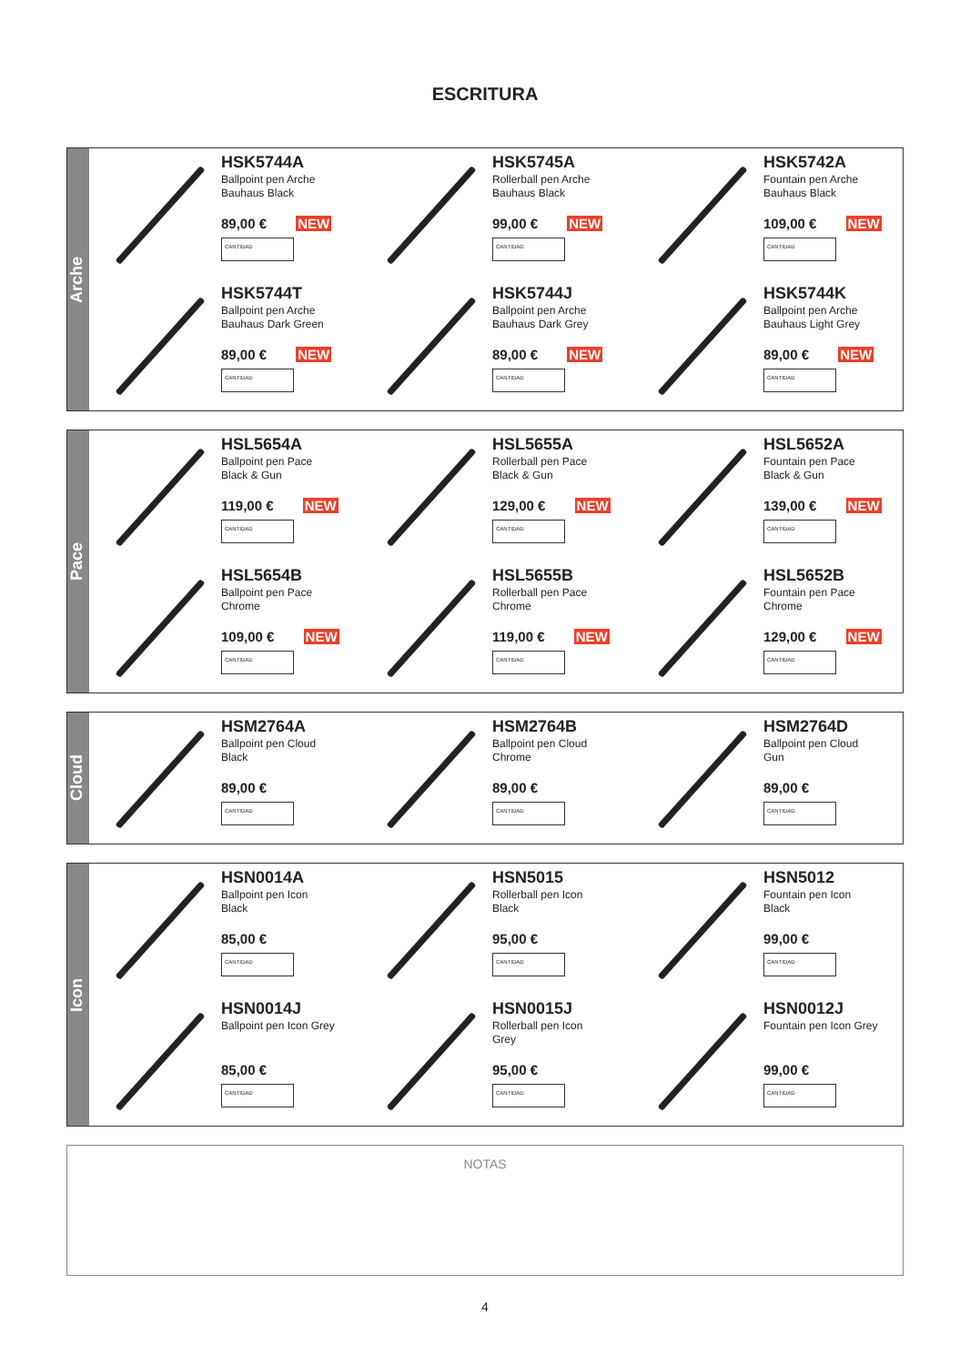ESCRITURA
Arche
HSK5744A
Ballpoint pen Arche
Bauhaus Black
89,00 € NEW
CANTIDAD
HSK5745A
Rollerball pen Arche
Bauhaus Black
99,00 € NEW
CANTIDAD
HSK5742A
Fountain pen Arche
Bauhaus Black
109,00 € NEW
CANTIDAD
HSK5744T
Ballpoint pen Arche
Bauhaus Dark Green
89,00 € NEW
CANTIDAD
HSK5744J
Ballpoint pen Arche
Bauhaus Dark Grey
89,00 € NEW
CANTIDAD
HSK5744K
Ballpoint pen Arche
Bauhaus Light Grey
89,00 € NEW
CANTIDAD
Pace
HSL5654A
Ballpoint pen Pace
Black & Gun
119,00 € NEW
CANTIDAD
HSL5655A
Rollerball pen Pace
Black & Gun
129,00 € NEW
CANTIDAD
HSL5652A
Fountain pen Pace
Black & Gun
139,00 € NEW
CANTIDAD
HSL5654B
Ballpoint pen Pace
Chrome
109,00 € NEW
CANTIDAD
HSL5655B
Rollerball pen Pace
Chrome
119,00 € NEW
CANTIDAD
HSL5652B
Fountain pen Pace
Chrome
129,00 € NEW
CANTIDAD
Cloud
HSM2764A
Ballpoint pen Cloud
Black
89,00 €
CANTIDAD
HSM2764B
Ballpoint pen Cloud
Chrome
89,00 €
CANTIDAD
HSM2764D
Ballpoint pen Cloud
Gun
89,00 €
CANTIDAD
Icon
HSN0014A
Ballpoint pen Icon
Black
85,00 €
CANTIDAD
HSN5015
Rollerball pen Icon
Black
95,00 €
CANTIDAD
HSN5012
Fountain pen Icon
Black
99,00 €
CANTIDAD
HSN0014J
Ballpoint pen Icon Grey
85,00 €
CANTIDAD
HSN0015J
Rollerball pen Icon
Grey
95,00 €
CANTIDAD
HSN0012J
Fountain pen Icon Grey
99,00 €
CANTIDAD
NOTAS
4